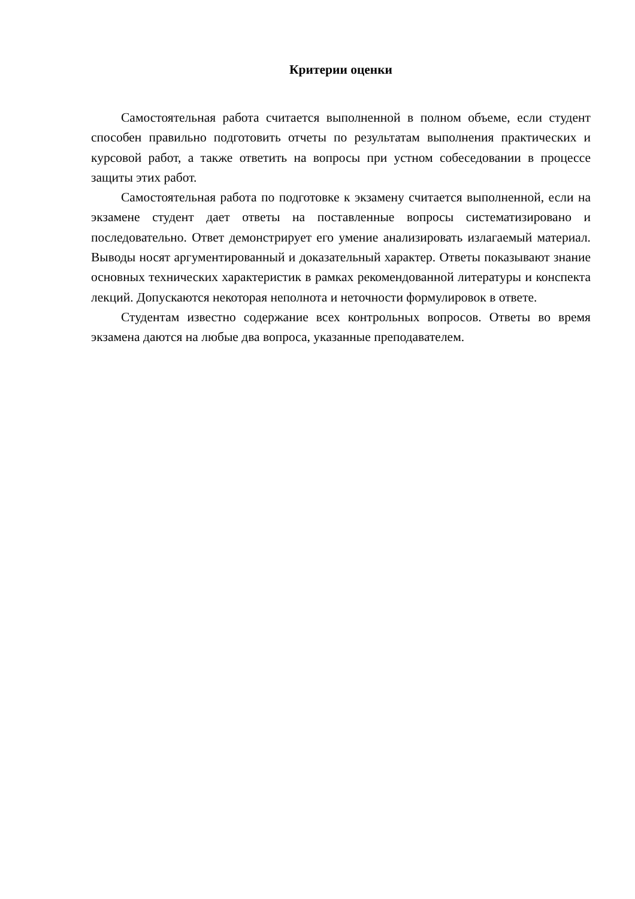Критерии оценки
Самостоятельная работа считается выполненной в полном объеме, если студент способен правильно подготовить отчеты по результатам выполнения практических и курсовой работ, а также ответить на вопросы при устном собеседовании в процессе защиты этих работ.
Самостоятельная работа по подготовке к экзамену считается выполненной, если на экзамене студент дает ответы на поставленные вопросы систематизировано и последовательно. Ответ демонстрирует его умение анализировать излагаемый материал. Выводы носят аргументированный и доказательный характер. Ответы показывают знание основных технических характеристик в рамках рекомендованной литературы и конспекта лекций. Допускаются некоторая неполнота и неточности формулировок в ответе.
Студентам известно содержание всех контрольных вопросов. Ответы во время экзамена даются на любые два вопроса, указанные преподавателем.